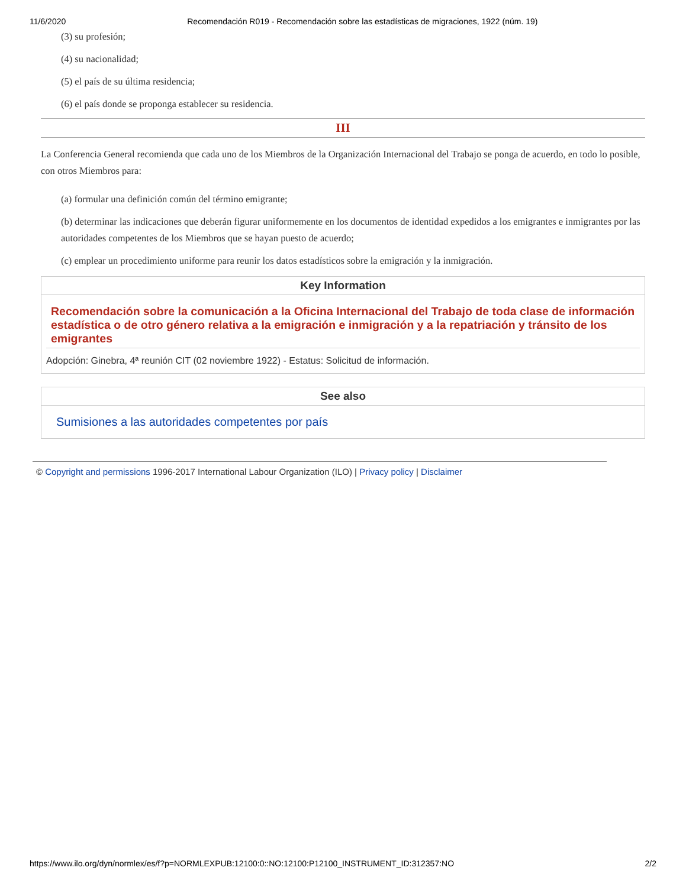11/6/2020 Recomendación R019 - Recomendación sobre las estadísticas de migraciones, 1922 (núm. 19)
(3) su profesión;
(4) su nacionalidad;
(5) el país de su última residencia;
(6) el país donde se proponga establecer su residencia.
III
La Conferencia General recomienda que cada uno de los Miembros de la Organización Internacional del Trabajo se ponga de acuerdo, en todo lo posible, con otros Miembros para:
(a) formular una definición común del término emigrante;
(b) determinar las indicaciones que deberán figurar uniformemente en los documentos de identidad expedidos a los emigrantes e inmigrantes por las autoridades competentes de los Miembros que se hayan puesto de acuerdo;
(c) emplear un procedimiento uniforme para reunir los datos estadísticos sobre la emigración y la inmigración.
Key Information
Recomendación sobre la comunicación a la Oficina Internacional del Trabajo de toda clase de información estadística o de otro género relativa a la emigración e inmigración y a la repatriación y tránsito de los emigrantes
Adopción: Ginebra, 4ª reunión CIT (02 noviembre 1922) - Estatus: Solicitud de información.
See also
Sumisiones a las autoridades competentes por país
© Copyright and permissions 1996-2017 International Labour Organization (ILO) | Privacy policy | Disclaimer
https://www.ilo.org/dyn/normlex/es/f?p=NORMLEXPUB:12100:0::NO:12100:P12100_INSTRUMENT_ID:312357:NO 2/2